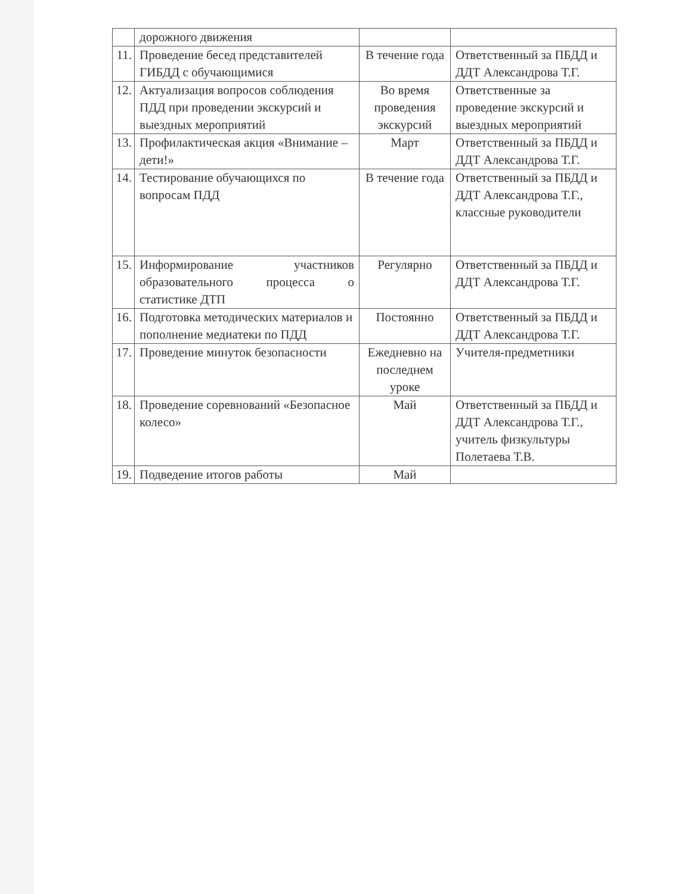| | дорожного движения | | |
| 11. | Проведение бесед представителей ГИБДД с обучающимися | В течение года | Ответственный за ПБДД и ДДТ Александрова Т.Г. |
| 12. | Актуализация вопросов соблюдения ПДД при проведении экскурсий и выездных мероприятий | Во время проведения экскурсий | Ответственные за проведение экскурсий и выездных мероприятий |
| 13. | Профилактическая акция «Внимание – дети!» | Март | Ответственный за ПБДД и ДДТ Александрова Т.Г. |
| 14. | Тестирование обучающихся по вопросам ПДД | В течение года | Ответственный за ПБДД и ДДТ Александрова Т.Г., классные руководители |
| 15. | Информирование участников образовательного процесса о статистике ДТП | Регулярно | Ответственный за ПБДД и ДДТ Александрова Т.Г. |
| 16. | Подготовка методических материалов и пополнение медиатеки по ПДД | Постоянно | Ответственный за ПБДД и ДДТ Александрова Т.Г. |
| 17. | Проведение минуток безопасности | Ежедневно на последнем уроке | Учителя-предметники |
| 18. | Проведение соревнований «Безопасное колесо» | Май | Ответственный за ПБДД и ДДТ Александрова Т.Г., учитель физкультуры Полетаева Т.В. |
| 19. | Подведение итогов работы | Май | |